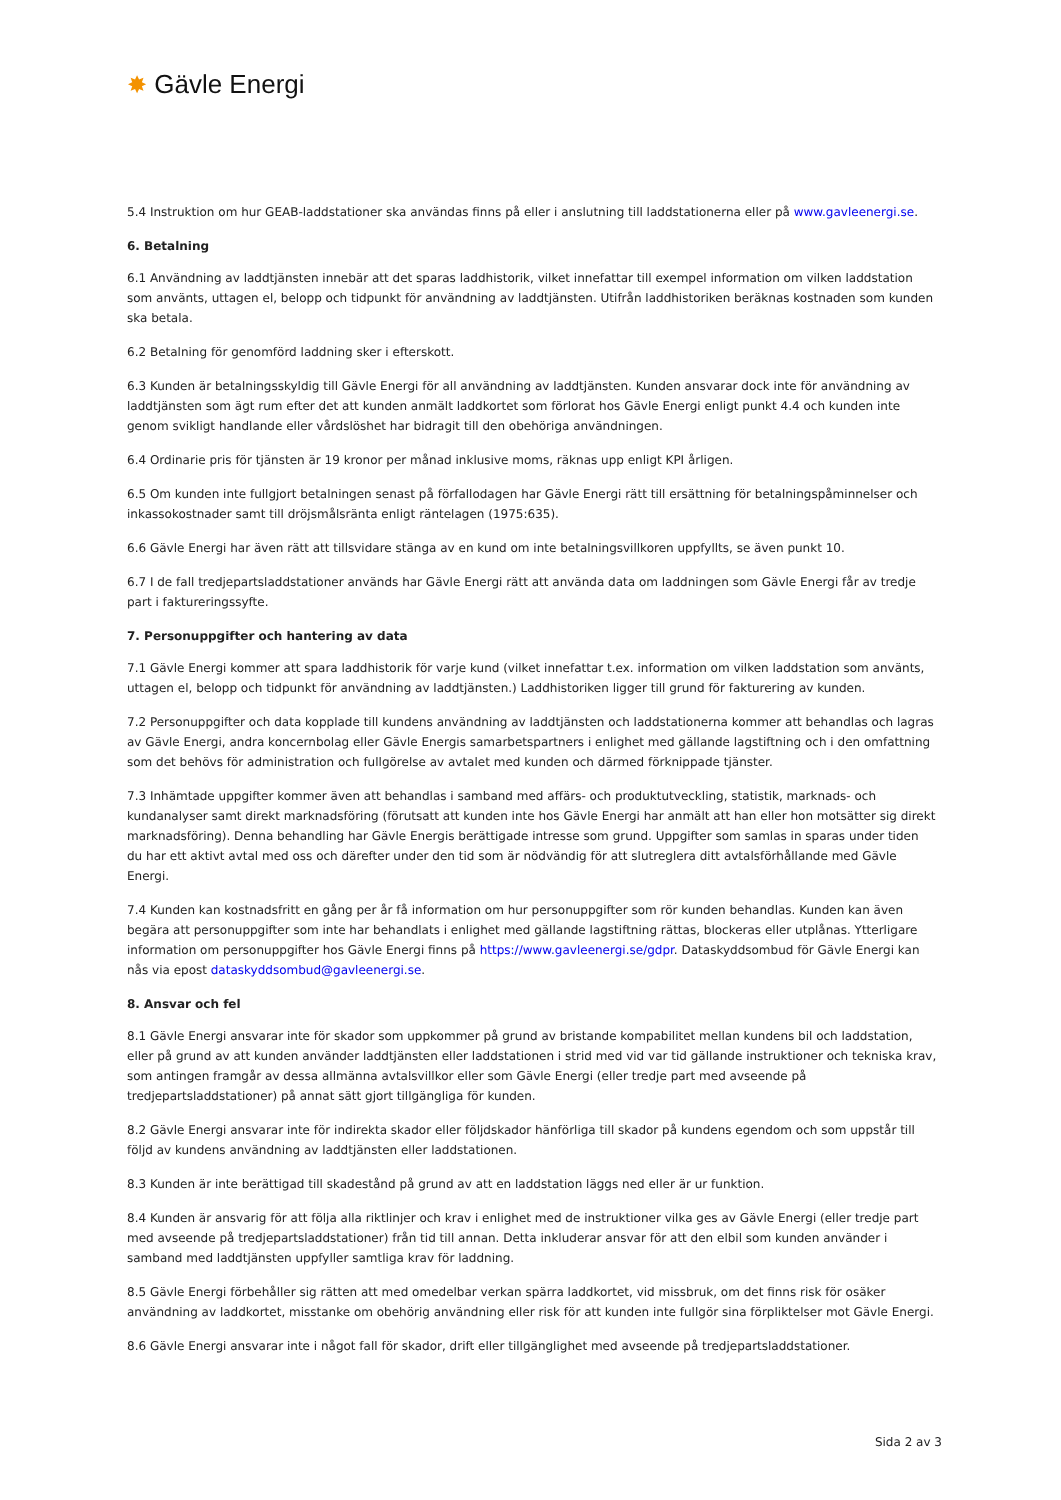✸ Gävle Energi
5.4 Instruktion om hur GEAB-laddstationer ska användas finns på eller i anslutning till laddstationerna eller på www.gavleenergi.se.
6. Betalning
6.1 Användning av laddtjänsten innebär att det sparas laddhistorik, vilket innefattar till exempel information om vilken laddstation som använts, uttagen el, belopp och tidpunkt för användning av laddtjänsten. Utifrån laddhistoriken beräknas kostnaden som kunden ska betala.
6.2 Betalning för genomförd laddning sker i efterskott.
6.3 Kunden är betalningsskyldig till Gävle Energi för all användning av laddtjänsten. Kunden ansvarar dock inte för användning av laddtjänsten som ägt rum efter det att kunden anmält laddkortet som förlorat hos Gävle Energi enligt punkt 4.4 och kunden inte genom svikligt handlande eller vårdslöshet har bidragit till den obehöriga användningen.
6.4 Ordinarie pris för tjänsten är 19 kronor per månad inklusive moms, räknas upp enligt KPI årligen.
6.5 Om kunden inte fullgjort betalningen senast på förfallodagen har Gävle Energi rätt till ersättning för betalningspåminnelser och inkassokostnader samt till dröjsmålsränta enligt räntelagen (1975:635).
6.6 Gävle Energi har även rätt att tillsvidare stänga av en kund om inte betalningsvillkoren uppfyllts, se även punkt 10.
6.7 I de fall tredjepartsladdstationer används har Gävle Energi rätt att använda data om laddningen som Gävle Energi får av tredje part i faktureringssyfte.
7. Personuppgifter och hantering av data
7.1 Gävle Energi kommer att spara laddhistorik för varje kund (vilket innefattar t.ex. information om vilken laddstation som använts, uttagen el, belopp och tidpunkt för användning av laddtjänsten.) Laddhistoriken ligger till grund för fakturering av kunden.
7.2 Personuppgifter och data kopplade till kundens användning av laddtjänsten och laddstationerna kommer att behandlas och lagras av Gävle Energi, andra koncernbolag eller Gävle Energis samarbetspartners i enlighet med gällande lagstiftning och i den omfattning som det behövs för administration och fullgörelse av avtalet med kunden och därmed förknippade tjänster.
7.3 Inhämtade uppgifter kommer även att behandlas i samband med affärs- och produktutveckling, statistik, marknads- och kundanalyser samt direkt marknadsföring (förutsatt att kunden inte hos Gävle Energi har anmält att han eller hon motsätter sig direkt marknadsföring). Denna behandling har Gävle Energis berättigade intresse som grund. Uppgifter som samlas in sparas under tiden du har ett aktivt avtal med oss och därefter under den tid som är nödvändig för att slutreglera ditt avtalsförhållande med Gävle Energi.
7.4 Kunden kan kostnadsfritt en gång per år få information om hur personuppgifter som rör kunden behandlas. Kunden kan även begära att personuppgifter som inte har behandlats i enlighet med gällande lagstiftning rättas, blockeras eller utplånas. Ytterligare information om personuppgifter hos Gävle Energi finns på https://www.gavleenergi.se/gdpr. Dataskyddsombud för Gävle Energi kan nås via epost dataskyddsombud@gavleenergi.se.
8. Ansvar och fel
8.1 Gävle Energi ansvarar inte för skador som uppkommer på grund av bristande kompabilitet mellan kundens bil och laddstation, eller på grund av att kunden använder laddtjänsten eller laddstationen i strid med vid var tid gällande instruktioner och tekniska krav, som antingen framgår av dessa allmänna avtalsvillkor eller som Gävle Energi (eller tredje part med avseende på tredjepartsladdstationer) på annat sätt gjort tillgängliga för kunden.
8.2 Gävle Energi ansvarar inte för indirekta skador eller följdskador hänförliga till skador på kundens egendom och som uppstår till följd av kundens användning av laddtjänsten eller laddstationen.
8.3 Kunden är inte berättigad till skadestånd på grund av att en laddstation läggs ned eller är ur funktion.
8.4 Kunden är ansvarig för att följa alla riktlinjer och krav i enlighet med de instruktioner vilka ges av Gävle Energi (eller tredje part med avseende på tredjepartsladdstationer) från tid till annan. Detta inkluderar ansvar för att den elbil som kunden använder i samband med laddtjänsten uppfyller samtliga krav för laddning.
8.5 Gävle Energi förbehåller sig rätten att med omedelbar verkan spärra laddkortet, vid missbruk, om det finns risk för osäker användning av laddkortet, misstanke om obehörig användning eller risk för att kunden inte fullgör sina förpliktelser mot Gävle Energi.
8.6 Gävle Energi ansvarar inte i något fall för skador, drift eller tillgänglighet med avseende på tredjepartsladdstationer.
Sida 2 av 3